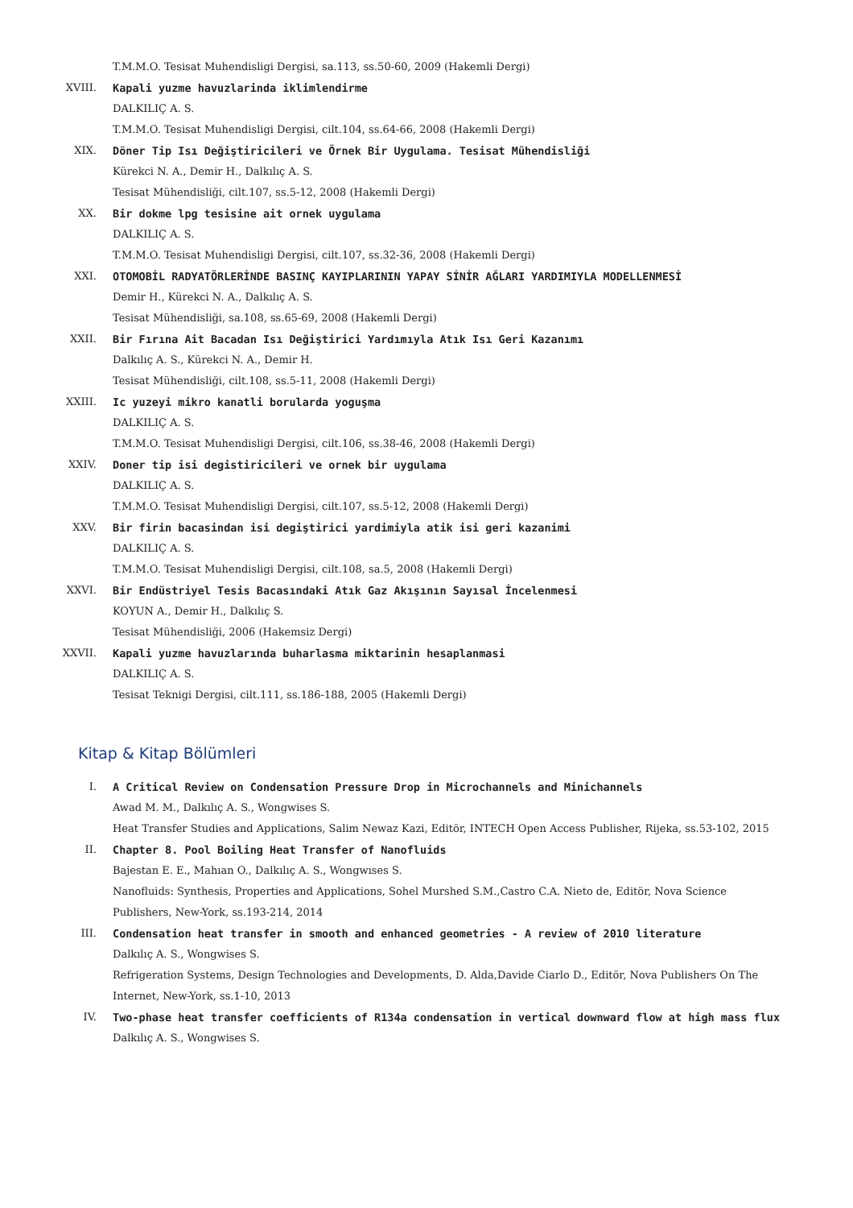T.M.M.O. Tesisat Muhendisligi Dergisi, sa.113, ss.50-60, 2009 (Hakemli Dergi)
XVIII. Kapali yuzme havuzlarinda iklimlendirme
DALKILIÇ A. S.
T.M.M.O. Tesisat Muhendisligi Dergisi, cilt.104, ss.64-66, 2008 (Hakemli Dergi)
XIX. Döner Tip Isı Değiştiricileri ve Örnek Bir Uygulama. Tesisat Mühendisliği
Kürekci N. A., Demir H., Dalkılıç A. S.
Tesisat Mühendisliği, cilt.107, ss.5-12, 2008 (Hakemli Dergi)
XX. Bir dokme lpg tesisine ait ornek uygulama
DALKILIÇ A. S.
T.M.M.O. Tesisat Muhendisligi Dergisi, cilt.107, ss.32-36, 2008 (Hakemli Dergi)
XXI. OTOMOBİL RADYATÖRLERİNDE BASINÇ KAYIPLARININ YAPAY SİNİR AĞLARI YARDIMIYLA MODELLENMESİ
Demir H., Kürekci N. A., Dalkılıç A. S.
Tesisat Mühendisliği, sa.108, ss.65-69, 2008 (Hakemli Dergi)
XXII. Bir Fırına Ait Bacadan Isı Değiştirici Yardımıyla Atık Isı Geri Kazanımı
Dalkılıç A. S., Kürekci N. A., Demir H.
Tesisat Mühendisliği, cilt.108, ss.5-11, 2008 (Hakemli Dergi)
XXIII. Ic yuzeyi mikro kanatli borularda yoguşma
DALKILIÇ A. S.
T.M.M.O. Tesisat Muhendisligi Dergisi, cilt.106, ss.38-46, 2008 (Hakemli Dergi)
XXIV. Doner tip isi degistiricileri ve ornek bir uygulama
DALKILIÇ A. S.
T.M.M.O. Tesisat Muhendisligi Dergisi, cilt.107, ss.5-12, 2008 (Hakemli Dergi)
XXV. Bir firin bacasindan isi degiştirici yardimiyla atik isi geri kazanimi
DALKILIÇ A. S.
T.M.M.O. Tesisat Muhendisligi Dergisi, cilt.108, sa.5, 2008 (Hakemli Dergi)
XXVI. Bir Endüstriyel Tesis Bacasındaki Atık Gaz Akışının Sayısal İncelenmesi
KOYUN A., Demir H., Dalkılıç S.
Tesisat Mühendisliği, 2006 (Hakemsiz Dergi)
XXVII. Kapali yuzme havuzlarında buharlasma miktarinin hesaplanmasi
DALKILIÇ A. S.
Tesisat Teknigi Dergisi, cilt.111, ss.186-188, 2005 (Hakemli Dergi)
Kitap & Kitap Bölümleri
I. A Critical Review on Condensation Pressure Drop in Microchannels and Minichannels
Awad M. M., Dalkılıç A. S., Wongwises S.
Heat Transfer Studies and Applications, Salim Newaz Kazi, Editör, INTECH Open Access Publisher, Rijeka, ss.53-102, 2015
II. Chapter 8. Pool Boiling Heat Transfer of Nanofluids
Bajestan E. E., Mahıan O., Dalkılıç A. S., Wongwıses S.
Nanofluids: Synthesis, Properties and Applications, Sohel Murshed S.M.,Castro C.A. Nieto de, Editör, Nova Science Publishers, New-York, ss.193-214, 2014
III. Condensation heat transfer in smooth and enhanced geometries - A review of 2010 literature
Dalkılıç A. S., Wongwises S.
Refrigeration Systems, Design Technologies and Developments, D. Alda,Davide Ciarlo D., Editör, Nova Publishers On The Internet, New-York, ss.1-10, 2013
IV. Two-phase heat transfer coefficients of R134a condensation in vertical downward flow at high mass flux
Dalkılıç A. S., Wongwises S.